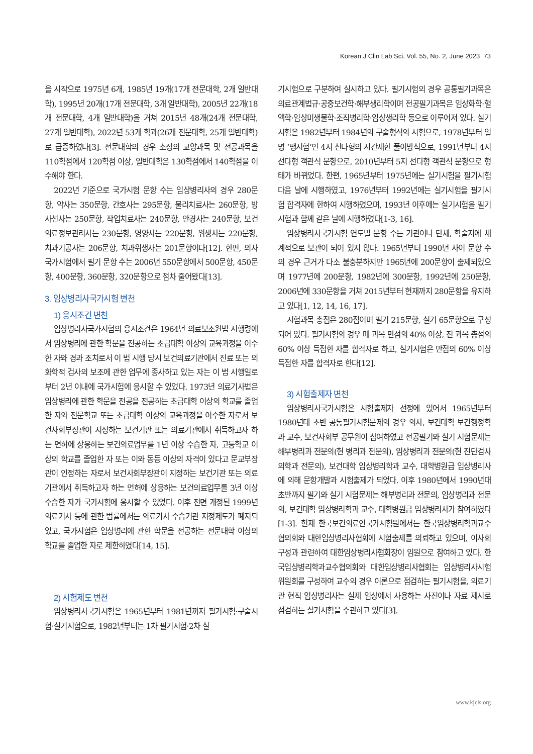Korean J Clin Lab Sci. Vol. 55, No. 2, June 2023 73
을 시작으로 1975년 6개, 1985년 19개(17개 전문대학, 2개 일반대학), 1995년 20개(17개 전문대학, 3개 일반대학), 2005년 22개(18개 전문대학, 4개 일반대학)을 거쳐 2015년 48개(24개 전문대학, 27개 일반대학), 2022년 53개 학과(26개 전문대학, 25개 일반대학)로 급증하였다[3]. 전문대학의 경우 소정의 교양과목 및 전공과목을 110학점에서 120학점 이상, 일반대학은 130학점에서 140학점을 이수해야 한다.
2022년 기준으로 국가시험 문항 수는 임상병리사의 경우 280문항, 약사는 350문항, 간호사는 295문항, 물리치료사는 260문항, 방사선사는 250문항, 작업치료사는 240문항, 안경사는 240문항, 보건의료정보관리사는 230문항, 영양사는 220문항, 위생사는 220문항, 치과기공사는 206문항, 치과위생사는 201문항이다[12]. 한편, 의사국가시험에서 필기 문항 수는 2006년 550문항에서 500문항, 450문항, 400문항, 360문항, 320문항으로 점차 줄어왔다[13].
3. 임상병리사국가시험 변천
1) 응시조건 변천
임상병리사국가시험의 응시조건은 1964년 의료보조원법 시행령에서 임상병리에 관한 학문을 전공하는 초급대학 이상의 교육과정을 이수한 자와 경과 조치로서 이 법 시행 당시 보건의료기관에서 진료 또는 의화학적 검사의 보조에 관한 업무에 종사하고 있는 자는 이 법 시행일로부터 2년 이내에 국가시험에 응시할 수 있었다. 1973년 의료기사법은 임상병리에 관한 학문을 전공을 전공하는 초급대학 이상의 학교를 졸업한 자와 전문학교 또는 초급대학 이상의 교육과정을 이수한 자로서 보건사회부장관이 지정하는 보건기관 또는 의료기관에서 취득하고자 하는 면허에 상응하는 보건의료업무를 1년 이상 수습한 자, 고등학교 이상의 학교를 졸업한 자 또는 이와 동등 이상의 자격이 있다고 문교부장관이 인정하는 자로서 보건사회부장관이 지정하는 보건기관 또는 의료기관에서 취득하고자 하는 면허에 상응하는 보건의료업무를 3년 이상 수습한 자가 국가시험에 응시할 수 있었다. 이후 전면 개정된 1999년 의료기사 등에 관한 법률에서는 의료기사 수습기관 지정제도가 폐지되었고, 국가시험은 임상병리에 관한 학문을 전공하는 전문대학 이상의 학교를 졸업한 자로 제한하였다[14, 15].
2) 시험제도 변천
임상병리사국가시험은 1965년부터 1981년까지 필기시험·구술시험·실기시험으로, 1982년부터는 1차 필기시험·2차 실
기시험으로 구분하여 실시하고 있다. 필기시험의 경우 공통필기과목은 의료관계법규·공중보건학·해부생리학이며 전공필기과목은 임상화학·혈액학·임상미생물학·조직병리학·임상생리학 등으로 이루어져 있다. 실기시험은 1982년부터 1984년의 구술형식의 시험으로, 1978년부터 일명 ‘땡시험’인 4지 선다형의 시간제한 풀이방식으로, 1991년부터 4지 선다형 객관식 문항으로, 2010년부터 5지 선다형 객관식 문항으로 형태가 바뀌었다. 한편, 1965년부터 1975년에는 실기시험을 필기시험 다음 날에 시행하였고, 1976년부터 1992년에는 실기시험을 필기시험 합격자에 한하여 시행하였으며, 1993년 이후에는 실기시험을 필기시험과 함께 같은 날에 시행하였다[1-3, 16].
임상병리사국가시험 연도별 문항 수는 기관이나 단체, 학술지에 체계적으로 보관이 되어 있지 않다. 1965년부터 1990년 사이 문항 수의 경우 근거가 다소 불충분하지만 1965년에 200문항이 출제되었으며 1977년에 200문항, 1982년에 300문항, 1992년에 250문항, 2006년에 330문항을 거쳐 2015년부터 현재까지 280문항을 유지하고 있다[1, 12, 14, 16, 17].
시험과목 총점은 280점이며 필기 215문항, 실기 65문항으로 구성되어 있다. 필기시험의 경우 매 과목 만점의 40% 이상, 전 과목 총점의 60% 이상 득점한 자를 합격자로 하고, 실기시험은 만점의 60% 이상 득점한 자를 합격자로 한다[12].
3) 시험출제자 변천
임상병리사국가시험은 시험출제자 선정에 있어서 1965년부터 1980년대 초반 공통필기시험문제의 경우 의사, 보건대학 보건행정학과 교수, 보건사회부 공무원이 참여하였고 전공필기와 실기 시험문제는 해부병리과 전문의(현 병리과 전문의), 임상병리과 전문의(현 진단검사의학과 전문의), 보건대학 임상병리학과 교수, 대학병원급 임상병리사에 의해 문항개발과 시험출제가 되었다. 이후 1980년에서 1990년대 초반까지 필기와 실기 시험문제는 해부병리과 전문의, 임상병리과 전문의, 보건대학 임상병리학과 교수, 대학병원급 임상병리사가 참여하였다[1-3]. 현재 한국보건의료인국가시험원에서는 한국임상병리학과교수협의회와 대한임상병리사협회에 시험출제를 의뢰하고 있으며, 이사회 구성과 관련하여 대한임상병리사협회장이 임원으로 참여하고 있다. 한국임상병리학과교수협의회와 대한임상병리사협회는 임상병리사시험위원회를 구성하여 교수의 경우 이론으로 점검하는 필기시험을, 의료기관 현직 임상병리사는 실제 임상에서 사용하는 사진이나 자료 제시로 점검하는 실기시험을 주관하고 있다[3].
www.kjcls.org